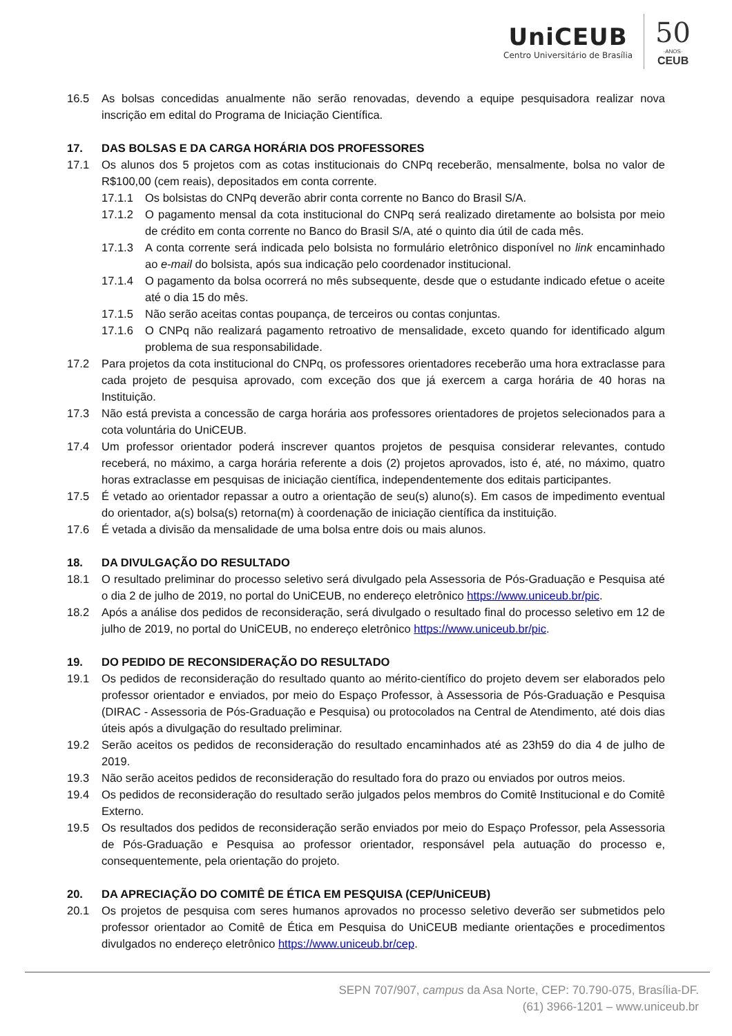UniCEUB
Centro Universitário de Brasília
50
·ANOS·
CEUB
16.5 As bolsas concedidas anualmente não serão renovadas, devendo a equipe pesquisadora realizar nova inscrição em edital do Programa de Iniciação Científica.
17. DAS BOLSAS E DA CARGA HORÁRIA DOS PROFESSORES
17.1 Os alunos dos 5 projetos com as cotas institucionais do CNPq receberão, mensalmente, bolsa no valor de R$100,00 (cem reais), depositados em conta corrente.
17.1.1 Os bolsistas do CNPq deverão abrir conta corrente no Banco do Brasil S/A.
17.1.2 O pagamento mensal da cota institucional do CNPq será realizado diretamente ao bolsista por meio de crédito em conta corrente no Banco do Brasil S/A, até o quinto dia útil de cada mês.
17.1.3 A conta corrente será indicada pelo bolsista no formulário eletrônico disponível no link encaminhado ao e-mail do bolsista, após sua indicação pelo coordenador institucional.
17.1.4 O pagamento da bolsa ocorrerá no mês subsequente, desde que o estudante indicado efetue o aceite até o dia 15 do mês.
17.1.5 Não serão aceitas contas poupança, de terceiros ou contas conjuntas.
17.1.6 O CNPq não realizará pagamento retroativo de mensalidade, exceto quando for identificado algum problema de sua responsabilidade.
17.2 Para projetos da cota institucional do CNPq, os professores orientadores receberão uma hora extraclasse para cada projeto de pesquisa aprovado, com exceção dos que já exercem a carga horária de 40 horas na Instituição.
17.3 Não está prevista a concessão de carga horária aos professores orientadores de projetos selecionados para a cota voluntária do UniCEUB.
17.4 Um professor orientador poderá inscrever quantos projetos de pesquisa considerar relevantes, contudo receberá, no máximo, a carga horária referente a dois (2) projetos aprovados, isto é, até, no máximo, quatro horas extraclasse em pesquisas de iniciação científica, independentemente dos editais participantes.
17.5 É vetado ao orientador repassar a outro a orientação de seu(s) aluno(s). Em casos de impedimento eventual do orientador, a(s) bolsa(s) retorna(m) à coordenação de iniciação científica da instituição.
17.6 É vetada a divisão da mensalidade de uma bolsa entre dois ou mais alunos.
18. DA DIVULGAÇÃO DO RESULTADO
18.1 O resultado preliminar do processo seletivo será divulgado pela Assessoria de Pós-Graduação e Pesquisa até o dia 2 de julho de 2019, no portal do UniCEUB, no endereço eletrônico https://www.uniceub.br/pic.
18.2 Após a análise dos pedidos de reconsideração, será divulgado o resultado final do processo seletivo em 12 de julho de 2019, no portal do UniCEUB, no endereço eletrônico https://www.uniceub.br/pic.
19. DO PEDIDO DE RECONSIDERAÇÃO DO RESULTADO
19.1 Os pedidos de reconsideração do resultado quanto ao mérito-científico do projeto devem ser elaborados pelo professor orientador e enviados, por meio do Espaço Professor, à Assessoria de Pós-Graduação e Pesquisa (DIRAC - Assessoria de Pós-Graduação e Pesquisa) ou protocolados na Central de Atendimento, até dois dias úteis após a divulgação do resultado preliminar.
19.2 Serão aceitos os pedidos de reconsideração do resultado encaminhados até as 23h59 do dia 4 de julho de 2019.
19.3 Não serão aceitos pedidos de reconsideração do resultado fora do prazo ou enviados por outros meios.
19.4 Os pedidos de reconsideração do resultado serão julgados pelos membros do Comitê Institucional e do Comitê Externo.
19.5 Os resultados dos pedidos de reconsideração serão enviados por meio do Espaço Professor, pela Assessoria de Pós-Graduação e Pesquisa ao professor orientador, responsável pela autuação do processo e, consequentemente, pela orientação do projeto.
20. DA APRECIAÇÃO DO COMITÊ DE ÉTICA EM PESQUISA (CEP/UniCEUB)
20.1 Os projetos de pesquisa com seres humanos aprovados no processo seletivo deverão ser submetidos pelo professor orientador ao Comitê de Ética em Pesquisa do UniCEUB mediante orientações e procedimentos divulgados no endereço eletrônico https://www.uniceub.br/cep.
SEPN 707/907, campus da Asa Norte, CEP: 70.790-075, Brasília-DF.
(61) 3966-1201 – www.uniceub.br